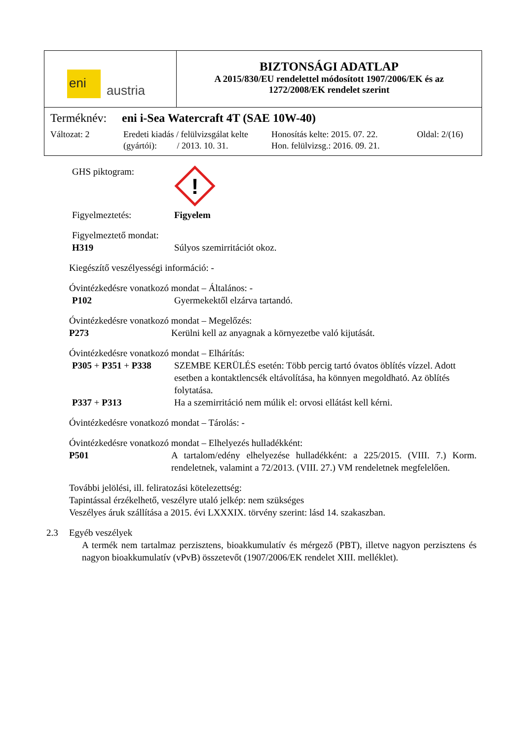| eni austria | BIZTONSÁGI ADATLAP A 2015/830/EU rendelettel módosított 1907/2006/EK és az 1272/2008/EK rendelet szerint |
| Terméknév: eni i-Sea Watercraft 4T (SAE 10W-40) Változat: 2 Eredeti kiadás / felülvizsgálat kelte (gyártói): / 2013. 10. 31. Honosítás kelte: 2015. 07. 22. Hon. felülvizsg.: 2016. 09. 21. Oldal: 2/(16) | |
GHS piktogram:
!
Figyelmeztetés: Figyelem
Figyelmeztető mondat:
H319
Súlyos szemirritációt okoz.
Kiegészítő veszélyességi információ: -
Óvintézkedésre vonatkozó mondat – Általános: -
P102
Gyermekektől elzárva tartandó.
Óvintézkedésre vonatkozó mondat – Megelőzés:
P273
Kerülni kell az anyagnak a környezetbe való kijutását.
Óvintézkedésre vonatkozó mondat – Elhárítás:
P305 + P351 + P338 SZEMBE KERÜLÉS esetén: Több percig tartó óvatos öblítés vízzel. Adott esetben a kontaktlencsék eltávolítása, ha könnyen megoldható. Az öblítés folytatása.
P337 + P313
Ha a szemirritáció nem múlik el: orvosi ellátást kell kérni.
Óvintézkedésre vonatkozó mondat – Tárolás: -
Óvintézkedésre vonatkozó mondat – Elhelyezés hulladékként:
P501 A tartalom/edény elhelyezése hulladékként: a 225/2015. (VIII. 7.) Korm. rendeletnek, valamint a 72/2013. (VIII. 27.) VM rendeletnek megfelelően.
További jelölési, ill. feliratozási kötelezettség:
Tapintással érzékelhető, veszélyre utaló jelkép: nem szükséges
Veszélyes áruk szállítása a 2015. évi LXXXIX. törvény szerint: lásd 14. szakaszban.
2.3 Egyéb veszélyek
A termék nem tartalmaz perzisztens, bioakkumulatív és mérgező (PBT), illetve nagyon perzisztens és nagyon bioakkumulatív (vPvB) összetevőt (1907/2006/EK rendelet XIII. melléklet).